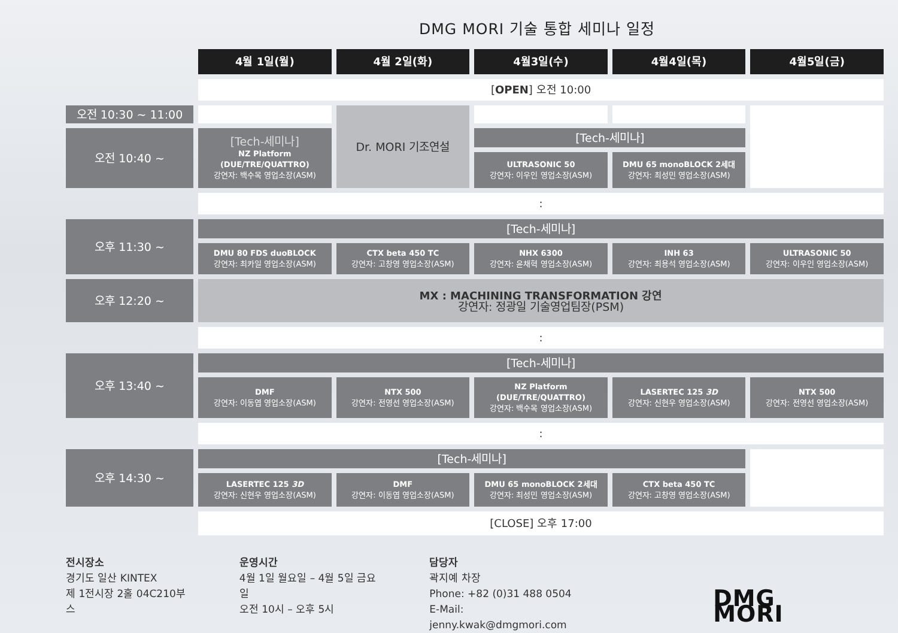DMG MORI 기술 통합 세미나 일정
| | 4월 1일(월) | 4월 2일(화) | 4월3일(수) | 4월4일(목) | 4월5일(금) |
| | [ OPEN ] 오전 10:00 | | | | |
| 오전 10:30 ~ 11:00 | | Dr. MORI 기조연설 | | | |
| 오전 10:40 ~ | [Tech-세미나] NZ Platform (DUE/TRE/QUATTRO) 강연자: 백수목 영업소장(ASM) | | [Tech-세미나] | | |
| | | | ULTRASONIC 50 강연자: 이우인 영업소장(ASM) | DMU 65 monoBLOCK 2세대 강연자: 최성민 영업소장(ASM) | |
| | : | | | | |
| 오후 11:30 ~ | [Tech-세미나] | | | | |
| | DMU 80 FDS duoBLOCK 강연자: 최카일 영업소장(ASM) | CTX beta 450 TC 강연자: 고창영 영업소장(ASM) | NHX 6300 강연자: 윤채혁 영업소장(ASM) | INH 63 강연자: 최용석 영업소장(ASM) | ULTRASONIC 50 강연자: 이우인 영업소장(ASM) |
| 오후 12:20 ~ | MX : MACHINING TRANSFORMATION 강연 강연자: 정광일 기술영업팀장(PSM) | | | | |
| | : | | | | |
| 오후 13:40 ~ | [Tech-세미나] | | | | |
| | DMF 강연자: 이동엽 영업소장(ASM) | NTX 500 강연자: 전영선 영업소장(ASM) | NZ Platform (DUE/TRE/QUATTRO) 강연자: 백수목 영업소장(ASM) | LASERTEC 125 3D 강연자: 신현우 영업소장(ASM) | NTX 500 강연자: 전영선 영업소장(ASM) |
| | : | | | | |
| 오후 14:30 ~ | [Tech-세미나] | | | | |
| | LASERTEC 125 3D 강연자: 신현우 영업소장(ASM) | DMF 강연자: 이동엽 영업소장(ASM) | DMU 65 monoBLOCK 2세대 강연자: 최성민 영업소장(ASM) | CTX beta 450 TC 강연자: 고창영 영업소장(ASM) | |
| | [CLOSE] 오후 17:00 | | | | |
전시장소
경기도 일산 KINTEX
제 1전시장 2홀 04C210부스
운영시간
4월 1일 월요일 – 4월 5일 금요일
오전 10시 – 오후 5시
담당자
곽지예 차장
Phone: +82 (0)31 488 0504
E-Mail: jenny.kwak@dmgmori.com
DMG MORI